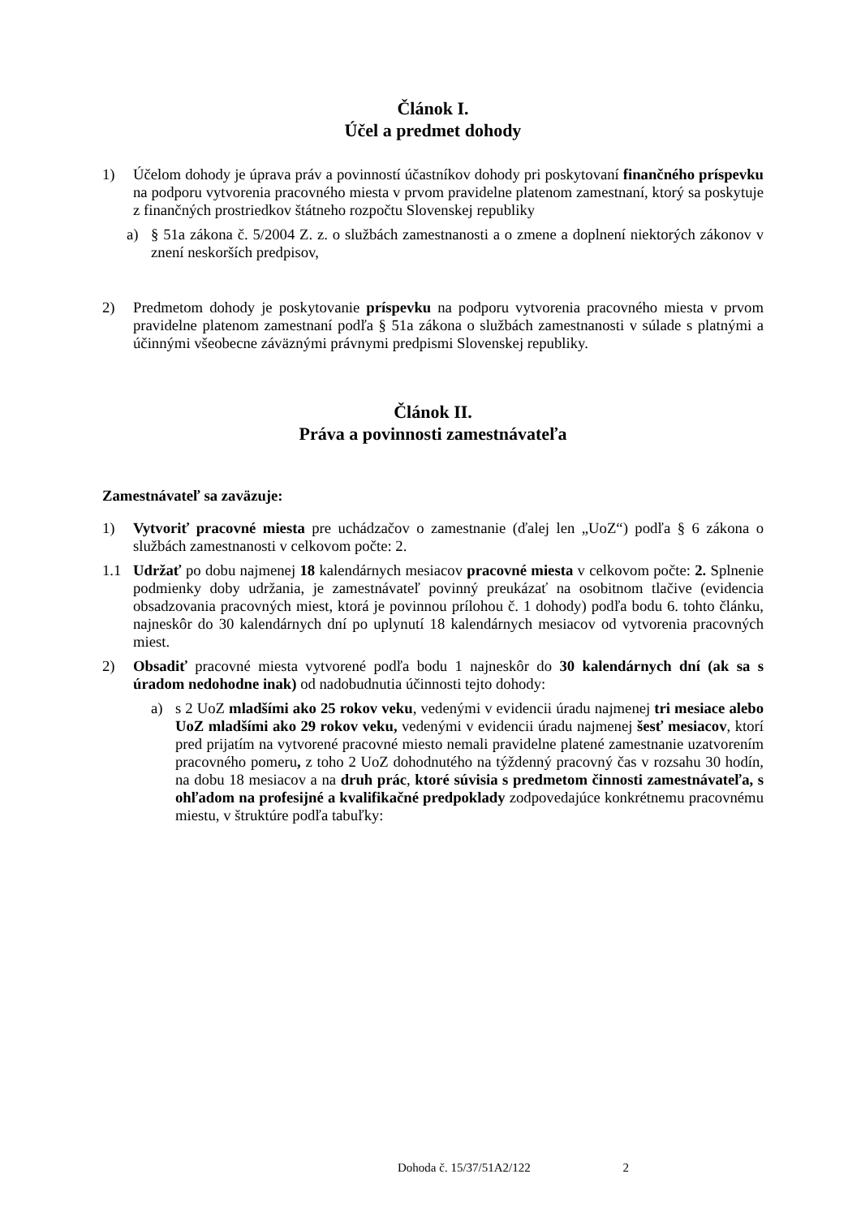Článok I.
Účel a predmet dohody
1) Účelom dohody je úprava práv a povinností účastníkov dohody pri poskytovaní finančného príspevku na podporu vytvorenia pracovného miesta v prvom pravidelne platenom zamestnaní, ktorý sa poskytuje z finančných prostriedkov štátneho rozpočtu Slovenskej republiky
a) § 51a zákona č. 5/2004 Z. z. o službách zamestnanosti a o zmene a doplnení niektorých zákonov v znení neskorších predpisov,
2) Predmetom dohody je poskytovanie príspevku na podporu vytvorenia pracovného miesta v prvom pravidelne platenom zamestnaní podľa § 51a zákona o službách zamestnanosti v súlade s platnými a účinnými všeobecne záväznými právnymi predpismi Slovenskej republiky.
Článok II.
Práva a povinnosti zamestnávateľa
Zamestnávateľ sa zaväzuje:
1) Vytvoriť pracovné miesta pre uchádzačov o zamestnanie (ďalej len „UoZ“) podľa § 6 zákona o službách zamestnanosti v celkovom počte: 2.
1.1 Udržať po dobu najmenej 18 kalendárnych mesiacov pracovné miesta v celkovom počte: 2. Splnenie podmienky doby udržania, je zamestnávateľ povinný preukázať na osobitnom tlačive (evidencia obsadzovania pracovných miest, ktorá je povinnou prílohou č. 1 dohody) podľa bodu 6. tohto článku, najneskôr do 30 kalendárnych dní po uplynutí 18 kalendárnych mesiacov od vytvorenia pracovných miest.
2) Obsadiť pracovné miesta vytvorené podľa bodu 1 najneskôr do 30 kalendárnych dní (ak sa s úradom nedohodne inak) od nadobudnutia účinnosti tejto dohody:
a) s 2 UoZ mladšími ako 25 rokov veku, vedenými v evidencii úradu najmenej tri mesiace alebo UoZ mladšími ako 29 rokov veku, vedenými v evidencii úradu najmenej šesť mesiacov, ktorí pred prijatím na vytvorené pracovné miesto nemali pravidelne platené zamestnanie uzatvorením pracovného pomeru, z toho 2 UoZ dohodnutého na týždenný pracovný čas v rozsahu 30 hodín, na dobu 18 mesiacov a na druh prác, ktoré súvisia s predmetom činnosti zamestnávateľa, s ohľadom na profesijné a kvalifikačné predpoklady zodpovedajúce konkrétnemu pracovnému miestu, v štruktúre podľa tabuľky:
Dohoda č. 15/37/51A2/122 2